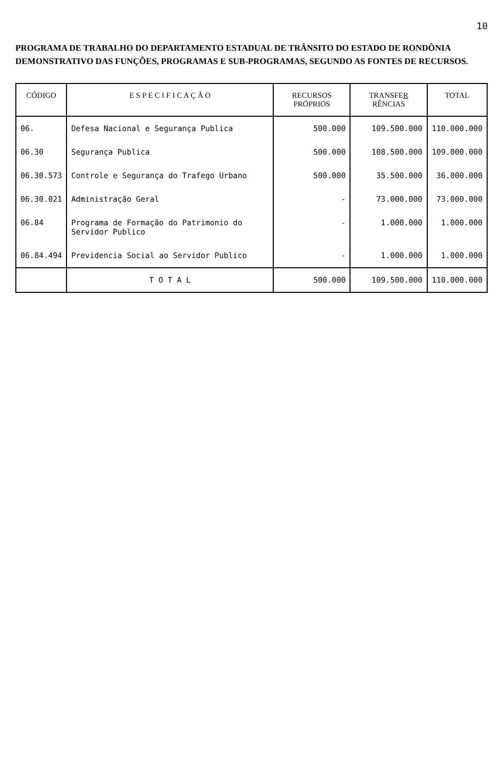10
PROGRAMA DE TRABALHO DO DEPARTAMENTO ESTADUAL DE TRÂNSITO DO ESTADO DE RONDÔNIA DEMONSTRATIVO DAS FUNÇÕES, PROGRAMAS E SUB-PROGRAMAS, SEGUNDO AS FONTES DE RECURSOS.
| CÓDIGO | E S P E C I F I C A Ç Ã O | RECURSOS PRÓPRIOS | TRANSFE R RÊNCIAS | TOTAL |
| --- | --- | --- | --- | --- |
| 06. | Defesa Nacional e Segurança Publica | 500.000 | 109.500.000 | 110.000.000 |
| 06.30 | Segurança Publica | 500.000 | 108.500.000 | 109.000.000 |
| 06.30.573 | Controle e Segurança do Trafego Urbano | 500.000 | 35.500.000 | 36.000.000 |
| 06.30.021 | Administração Geral | - | 73.000.000 | 73.000.000 |
| 06.84 | Programa de Formação do Patrimonio do Servidor Publico | - | 1.000.000 | 1.000.000 |
| 06.84.494 | Previdencia Social ao Servidor Publico | - | 1.000.000 | 1.000.000 |
| | T O T A L | 500.000 | 109.500.000 | 110.000.000 |